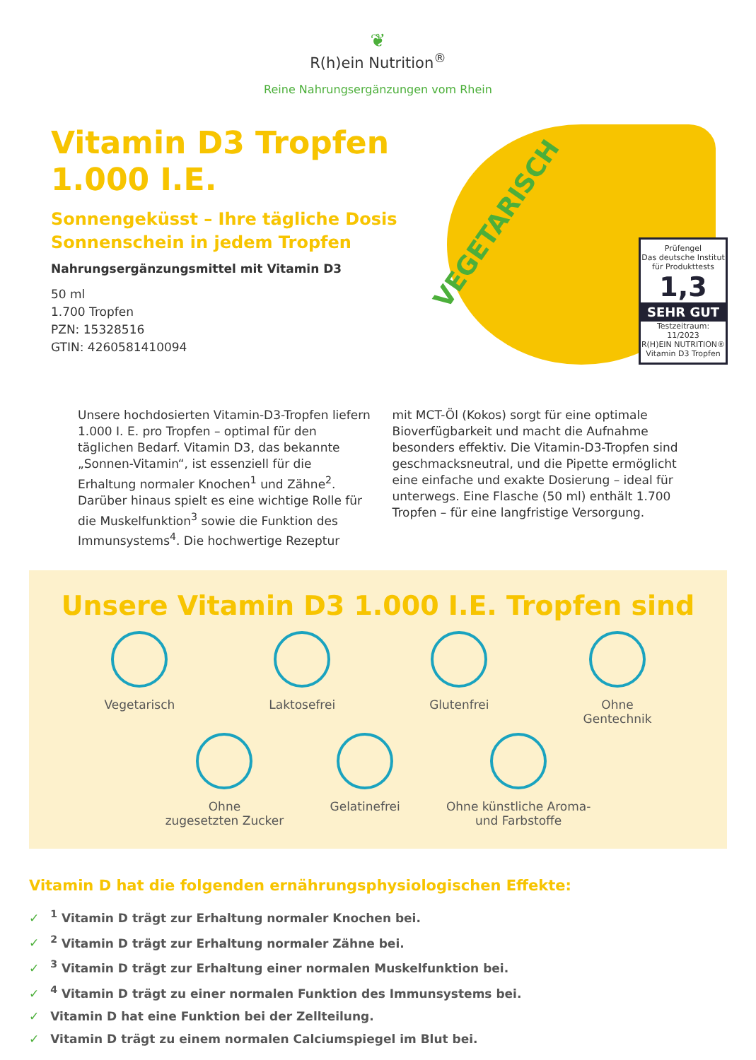❦
R(h)ein Nutrition<sup>®</sup>
Reine Nahrungsergänzungen vom Rhein
Vitamin D3 Tropfen 1.000 I.E.
Sonnengeküsst – Ihre tägliche Dosis Sonnenschein in jedem Tropfen
Nahrungsergänzungsmittel mit Vitamin D3
50 ml
1.700 Tropfen
PZN: 15328516
GTIN: 4260581410094
VEGETARISCH
Prüfengel
Das deutsche Institut für Produkttests
1,3
SEHR GUT
Testzeitraum: 11/2023
R(H)EIN NUTRITION® Vitamin D3 Tropfen
Unsere hochdosierten Vitamin-D3-Tropfen liefern 1.000 I. E. pro Tropfen – optimal für den täglichen Bedarf. Vitamin D3, das bekannte „Sonnen-Vitamin“, ist essenziell für die Erhaltung normaler Knochen<sup>1</sup> und Zähne<sup>2</sup>. Darüber hinaus spielt es eine wichtige Rolle für die Muskelfunktion<sup>3</sup> sowie die Funktion des Immunsystems<sup>4</sup>. Die hochwertige Rezeptur
mit MCT-Öl (Kokos) sorgt für eine optimale Bioverfügbarkeit und macht die Aufnahme besonders effektiv. Die Vitamin-D3-Tropfen sind geschmacksneutral, und die Pipette ermöglicht eine einfache und exakte Dosierung – ideal für unterwegs. Eine Flasche (50 ml) enthält 1.700 Tropfen – für eine langfristige Versorgung.
Unsere Vitamin D3 1.000 I.E. Tropfen sind
Vegetarisch Laktosefrei Glutenfrei Ohne
Gentechnik
Ohne
zugesetzten Zucker
Gelatinefrei Ohne künstliche Aroma-
und Farbstoffe
Vitamin D hat die folgenden ernährungsphysiologischen Effekte:
✓<sup>1</sup> Vitamin D trägt zur Erhaltung normaler Knochen bei.
✓<sup>2</sup> Vitamin D trägt zur Erhaltung normaler Zähne bei.
✓<sup>3</sup> Vitamin D trägt zur Erhaltung einer normalen Muskelfunktion bei.
✓<sup>4</sup> Vitamin D trägt zu einer normalen Funktion des Immunsystems bei.
✓ Vitamin D hat eine Funktion bei der Zellteilung.
✓ Vitamin D trägt zu einem normalen Calciumspiegel im Blut bei.